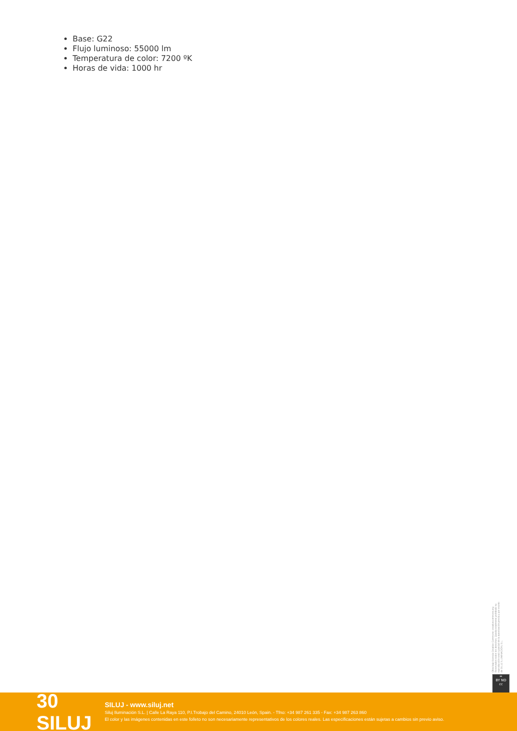Base: G22
Flujo luminoso: 55000 lm
Temperatura de color: 7200 ºK
Horas de vida: 1000 hr
Obra bajo licencia Creative Commons: creativecommons.org Reservados todos los derechos. Queda totalmente prohibido su reproducción total o parcial sin la autorización previa y por escrito de SILUJ ILUMINACIÓN, S.L.
=
BY ND
cc
30 SILUJ
SILUJ - www.siluj.net
Siluj Iluminación S.L. | Calle La Raya 110, P.I.Trobajo del Camino, 24010 León, Spain. - Tfno: +34 987 261 335 - Fax: +34 987 263 860
El color y las imágenes contenidas en este folleto no son necesariamente representativos de los colores reales. Las especificaciones están sujetas a cambios sin previo aviso.